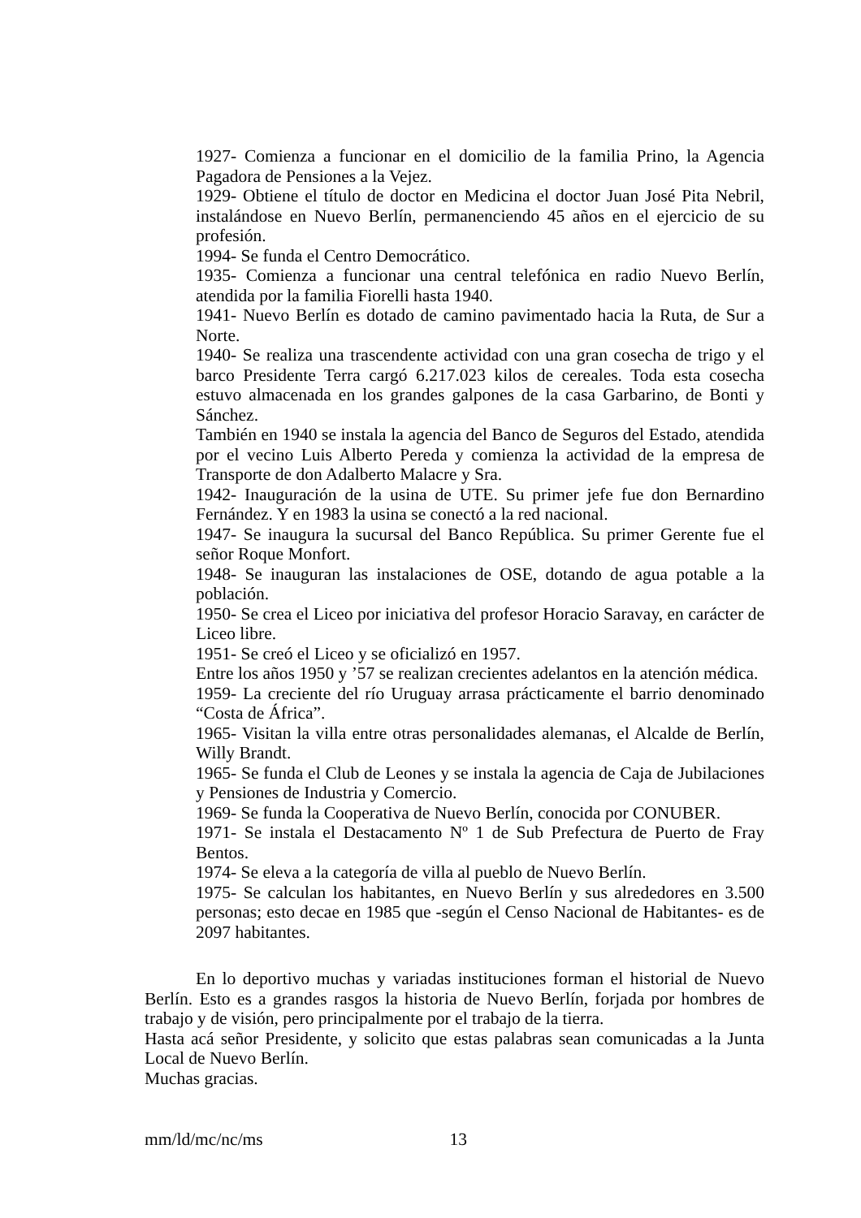1927- Comienza a funcionar en el domicilio de la familia Prino, la Agencia Pagadora de Pensiones a la Vejez.
1929- Obtiene el título de doctor en Medicina el doctor Juan José Pita Nebril, instalándose en Nuevo Berlín, permanenciendo 45 años en el ejercicio de su profesión.
1994- Se funda el Centro Democrático.
1935- Comienza a funcionar una central telefónica en radio Nuevo Berlín, atendida por la familia Fiorelli hasta 1940.
1941- Nuevo Berlín es dotado de camino pavimentado hacia la Ruta, de Sur a Norte.
1940- Se realiza una trascendente actividad con una gran cosecha de trigo y el barco Presidente Terra cargó 6.217.023 kilos de cereales. Toda esta cosecha estuvo almacenada en los grandes galpones de la casa Garbarino, de Bonti y Sánchez.
También en 1940 se instala la agencia del Banco de Seguros del Estado, atendida por el vecino Luis Alberto Pereda y comienza la actividad de la empresa de Transporte de don Adalberto Malacre y Sra.
1942- Inauguración de la usina de UTE. Su primer jefe fue don Bernardino Fernández. Y en 1983 la usina se conectó a la red nacional.
1947- Se inaugura la sucursal del Banco República. Su primer Gerente fue el señor Roque Monfort.
1948- Se inauguran las instalaciones de OSE, dotando de agua potable a la población.
1950- Se crea el Liceo por iniciativa del profesor Horacio Saravay, en carácter de Liceo libre.
1951- Se creó el Liceo y se oficializó en 1957.
Entre los años 1950 y ’57 se realizan crecientes adelantos en la atención médica.
1959- La creciente del río Uruguay arrasa prácticamente el barrio denominado “Costa de África”.
1965- Visitan la villa entre otras personalidades alemanas, el Alcalde de Berlín, Willy Brandt.
1965- Se funda el Club de Leones y se instala la agencia de Caja de Jubilaciones y Pensiones de Industria y Comercio.
1969- Se funda la Cooperativa de Nuevo Berlín, conocida por CONUBER.
1971- Se instala el Destacamento Nº 1 de Sub Prefectura de Puerto de Fray Bentos.
1974- Se eleva a la categoría de villa al pueblo de Nuevo Berlín.
1975- Se calculan los habitantes, en Nuevo Berlín y sus alrededores en 3.500 personas; esto decae en 1985 que -según el Censo Nacional de Habitantes- es de 2097 habitantes.
En lo deportivo muchas y variadas instituciones forman el historial de Nuevo Berlín. Esto es a grandes rasgos la historia de Nuevo Berlín, forjada por hombres de trabajo y de visión, pero principalmente por el trabajo de la tierra.
Hasta acá señor Presidente, y solicito que estas palabras sean comunicadas a la Junta Local de Nuevo Berlín.
Muchas gracias.
mm/ld/mc/nc/ms 13